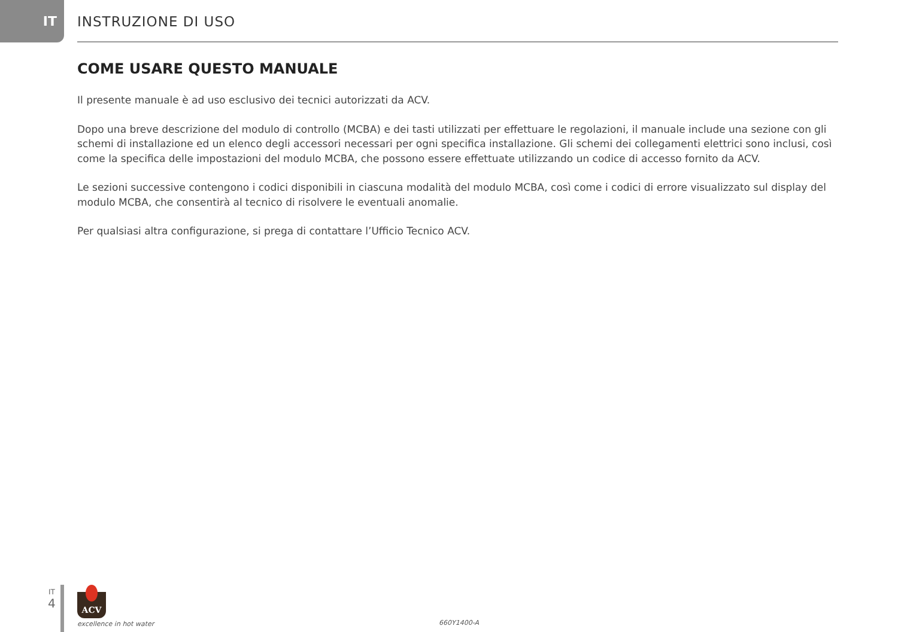IT INSTRUZIONE DI USO
COME USARE QUESTO MANUALE
Il presente manuale è ad uso esclusivo dei tecnici autorizzati da ACV.
Dopo una breve descrizione del modulo di controllo (MCBA) e dei tasti utilizzati per effettuare le regolazioni, il manuale include una sezione con gli schemi di installazione ed un elenco degli accessori necessari per ogni specifica installazione. Gli schemi dei collegamenti elettrici sono inclusi, così come la specifica delle impostazioni del modulo MCBA, che possono essere effettuate utilizzando un codice di accesso fornito da ACV.
Le sezioni successive contengono i codici disponibili in ciascuna modalità del modulo MCBA, così come i codici di errore visualizzato sul display del modulo MCBA, che consentirà al tecnico di risolvere le eventuali anomalie.
Per qualsiasi altra configurazione, si prega di contattare l’Ufficio Tecnico ACV.
IT
4
ACV
excellence in hot water
660Y1400-A